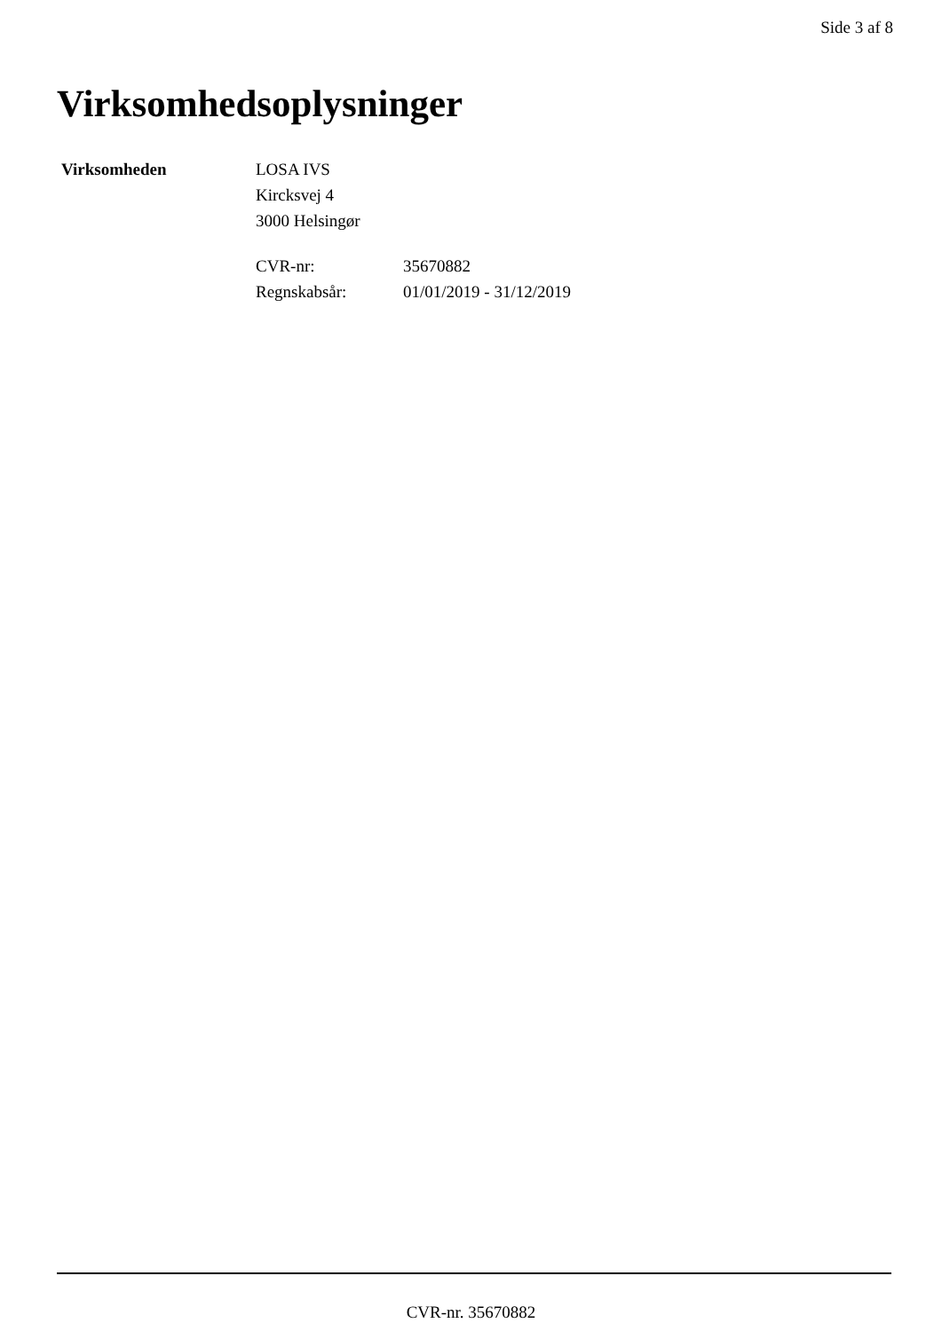Side 3 af 8
Virksomhedsoplysninger
Virksomheden LOSA IVS
Kircksvej 4
3000 Helsingør
CVR-nr: 35670882
Regnskabsår: 01/01/2019 - 31/12/2019
CVR-nr. 35670882